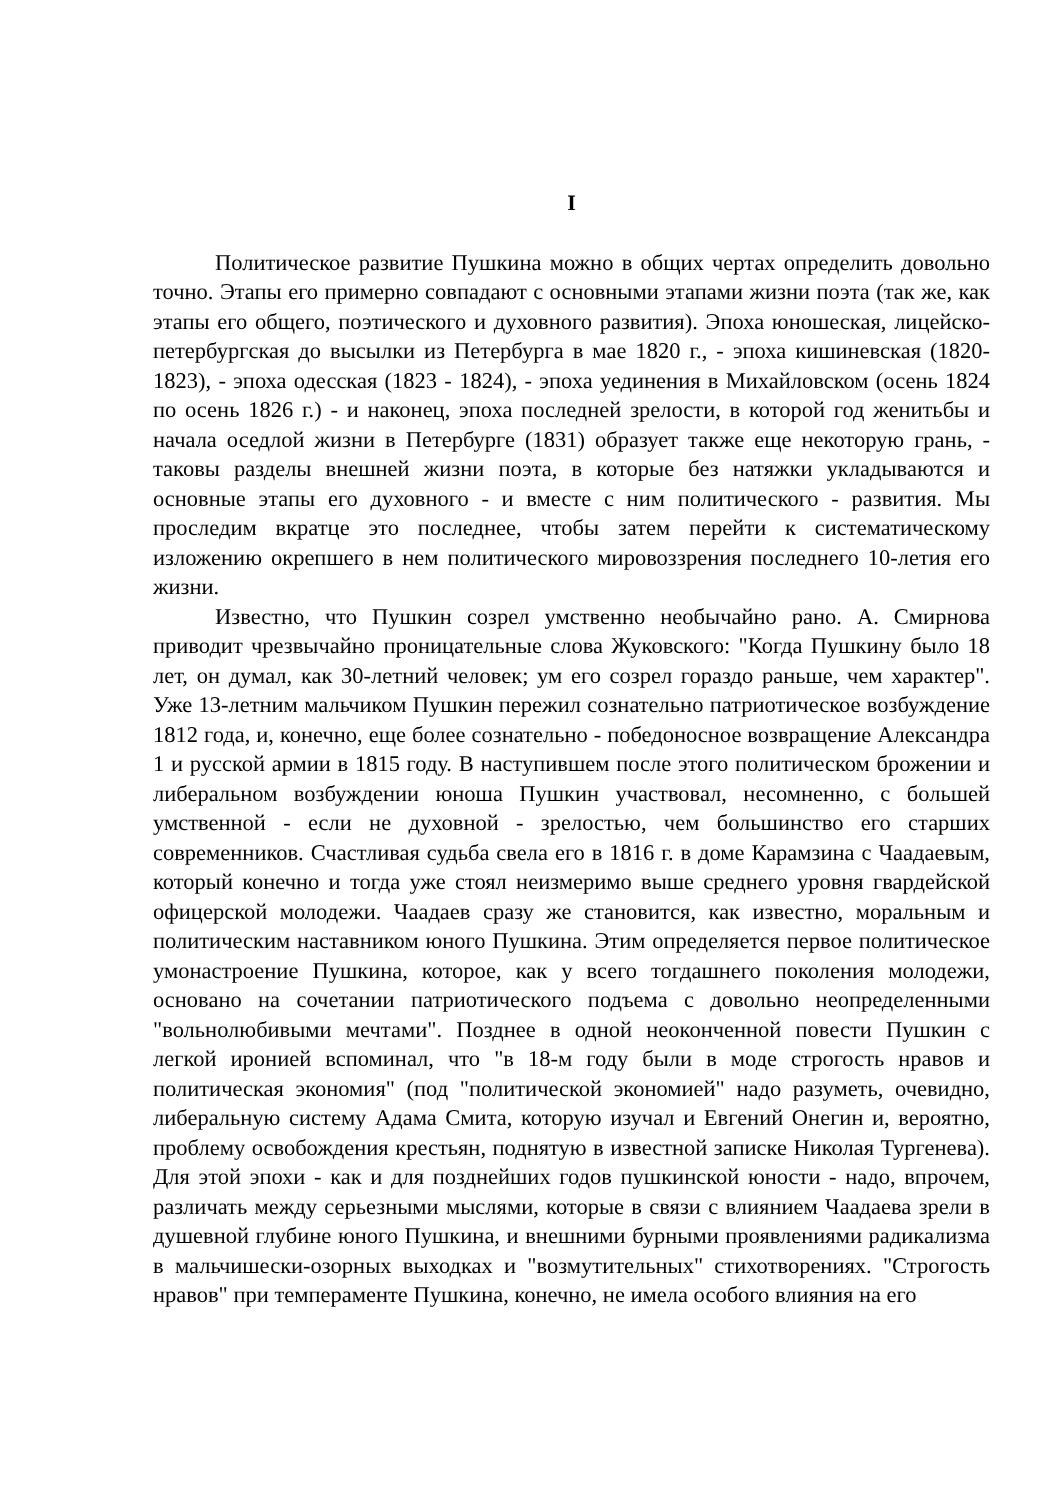I
Политическое развитие Пушкина можно в общих чертах определить довольно точно. Этапы его примерно совпадают с основными этапами жизни поэта (так же, как этапы его общего, поэтического и духовного развития). Эпоха юношеская, лицейско-петербургская до высылки из Петербурга в мае 1820 г., - эпоха кишиневская (1820-1823), - эпоха одесская (1823 - 1824), - эпоха уединения в Михайловском (осень 1824 по осень 1826 г.) - и наконец, эпоха последней зрелости, в которой год женитьбы и начала оседлой жизни в Петербурге (1831) образует также еще некоторую грань, - таковы разделы внешней жизни поэта, в которые без натяжки укладываются и основные этапы его духовного - и вместе с ним политического - развития. Мы проследим вкратце это последнее, чтобы затем перейти к систематическому изложению окрепшего в нем политического мировоззрения последнего 10-летия его жизни.
Известно, что Пушкин созрел умственно необычайно рано. А. Смирнова приводит чрезвычайно проницательные слова Жуковского: "Когда Пушкину было 18 лет, он думал, как 30-летний человек; ум его созрел гораздо раньше, чем характер". Уже 13-летним мальчиком Пушкин пережил сознательно патриотическое возбуждение 1812 года, и, конечно, еще более сознательно - победоносное возвращение Александра 1 и русской армии в 1815 году. В наступившем после этого политическом брожении и либеральном возбуждении юноша Пушкин участвовал, несомненно, с большей умственной - если не духовной - зрелостью, чем большинство его старших современников. Счастливая судьба свела его в 1816 г. в доме Карамзина с Чаадаевым, который конечно и тогда уже стоял неизмеримо выше среднего уровня гвардейской офицерской молодежи. Чаадаев сразу же становится, как известно, моральным и политическим наставником юного Пушкина. Этим определяется первое политическое умонастроение Пушкина, которое, как у всего тогдашнего поколения молодежи, основано на сочетании патриотического подъема с довольно неопределенными "вольнолюбивыми мечтами". Позднее в одной неоконченной повести Пушкин с легкой иронией вспоминал, что "в 18-м году были в моде строгость нравов и политическая экономия" (под "политической экономией" надо разуметь, очевидно, либеральную систему Адама Смита, которую изучал и Евгений Онегин и, вероятно, проблему освобождения крестьян, поднятую в известной записке Николая Тургенева). Для этой эпохи - как и для позднейших годов пушкинской юности - надо, впрочем, различать между серьезными мыслями, которые в связи с влиянием Чаадаева зрели в душевной глубине юного Пушкина, и внешними бурными проявлениями радикализма в мальчишески-озорных выходках и "возмутительных" стихотворениях. "Строгость нравов" при темпераменте Пушкина, конечно, не имела особого влияния на его